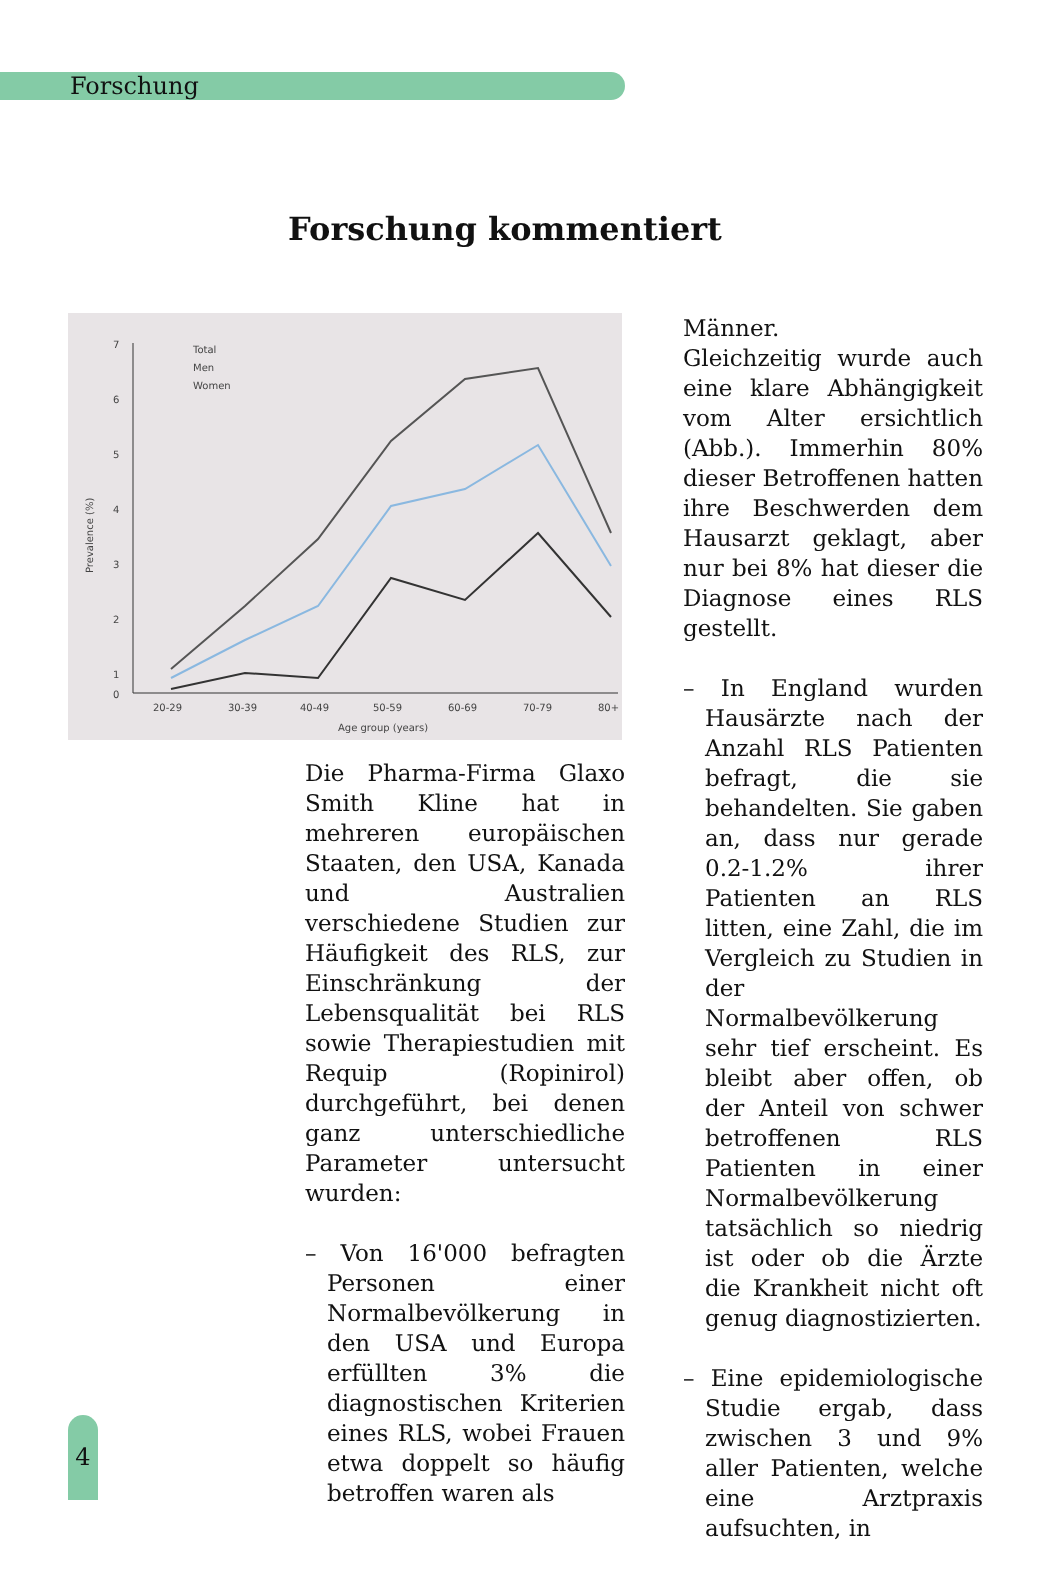Forschung
Forschung kommentiert
7
6
5
4
3
2
1
0
20-29
30-39
40-49
50-59
60-69
70-79
80+
Age group (years)
Prevalence (%)
Total
Men
Women
Die Pharma-Firma Glaxo Smith Kline hat in mehreren europäischen Staaten, den USA, Kanada und Australien verschiedene Studien zur Häufigkeit des RLS, zur Einschränkung der Lebensqualität bei RLS sowie Therapiestudien mit Requip (Ropinirol) durchgeführt, bei denen ganz unterschiedliche Parameter untersucht wurden:
– Von 16'000 befragten Personen einer Normalbevölkerung in den USA und Europa erfüllten 3% die diagnostischen Kriterien eines RLS, wobei Frauen etwa doppelt so häufig betroffen waren als
Männer.
Gleichzeitig wurde auch eine klare Abhängigkeit vom Alter ersichtlich (Abb.). Immerhin 80% dieser Betroffenen hatten ihre Beschwerden dem Hausarzt geklagt, aber nur bei 8% hat dieser die Diagnose eines RLS gestellt.
– In England wurden Hausärzte nach der Anzahl RLS Patienten befragt, die sie behandelten. Sie gaben an, dass nur gerade 0.2-1.2% ihrer Patienten an RLS litten, eine Zahl, die im Vergleich zu Studien in der Normalbevölkerung sehr tief erscheint. Es bleibt aber offen, ob der Anteil von schwer betroffenen RLS Patienten in einer Normalbevölkerung tatsächlich so niedrig ist oder ob die Ärzte die Krankheit nicht oft genug diagnostizierten.
– Eine epidemiologische Studie ergab, dass zwischen 3 und 9% aller Patienten, welche eine Arztpraxis aufsuchten, in
4